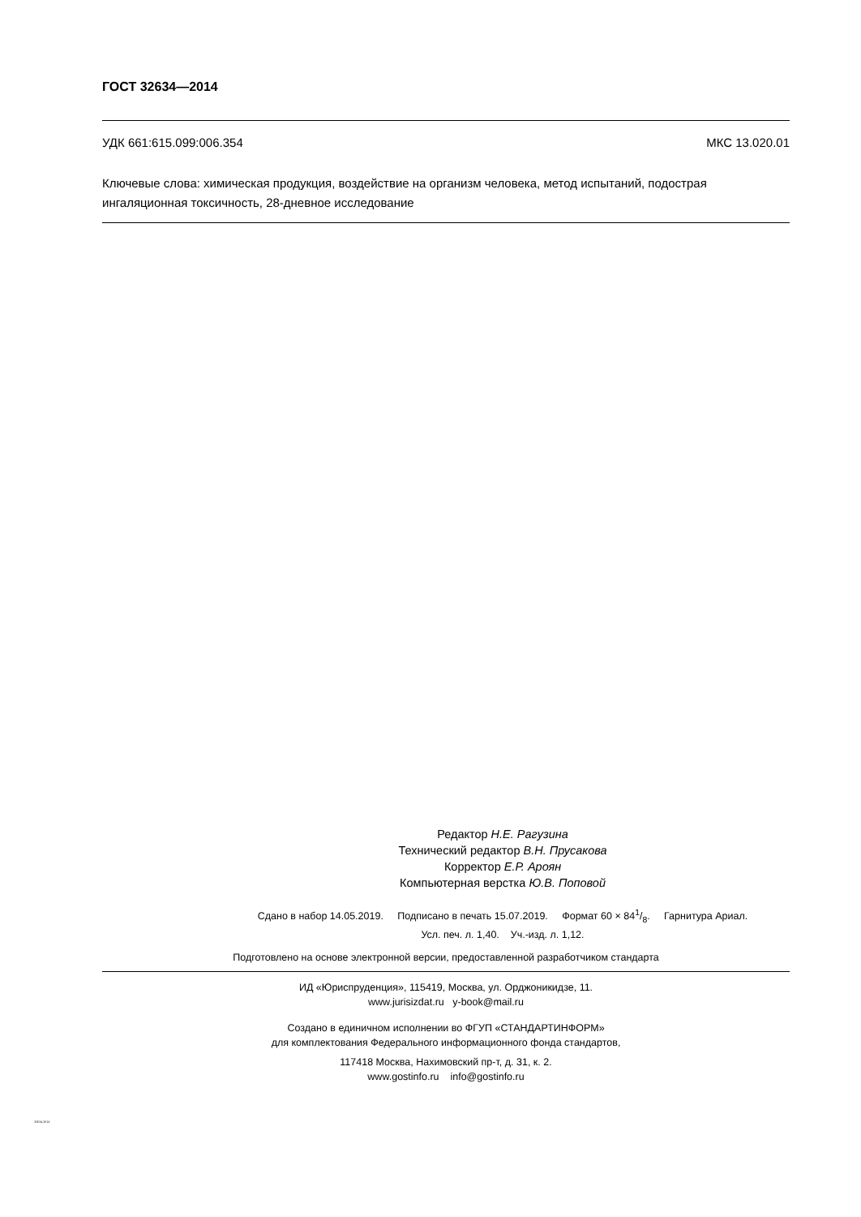ГОСТ 32634—2014
УДК 661:615.099:006.354 МКС 13.020.01
Ключевые слова: химическая продукция, воздействие на организм человека, метод испытаний, подострая ингаляционная токсичность, 28-дневное исследование
Редактор Н.Е. Рагузина
Технический редактор В.Н. Прусакова
Корректор Е.Р. Ароян
Компьютерная верстка Ю.В. Поповой
Сдано в набор 14.05.2019. Подписано в печать 15.07.2019. Формат 60 × 841/8. Гарнитура Ариал.
Усл. печ. л. 1,40. Уч.-изд. л. 1,12.
Подготовлено на основе электронной версии, предоставленной разработчиком стандарта
ИД «Юриспруденция», 115419, Москва, ул. Орджоникидзе, 11.
www.jurisizdat.ru y-book@mail.ru
Создано в единичном исполнении во ФГУП «СТАНДАРТИНФОРМ»
для комплектования Федерального информационного фонда стандартов,
117418 Москва, Нахимовский пр-т, д. 31, к. 2.
www.gostinfo.ru info@gostinfo.ru
32634-2014